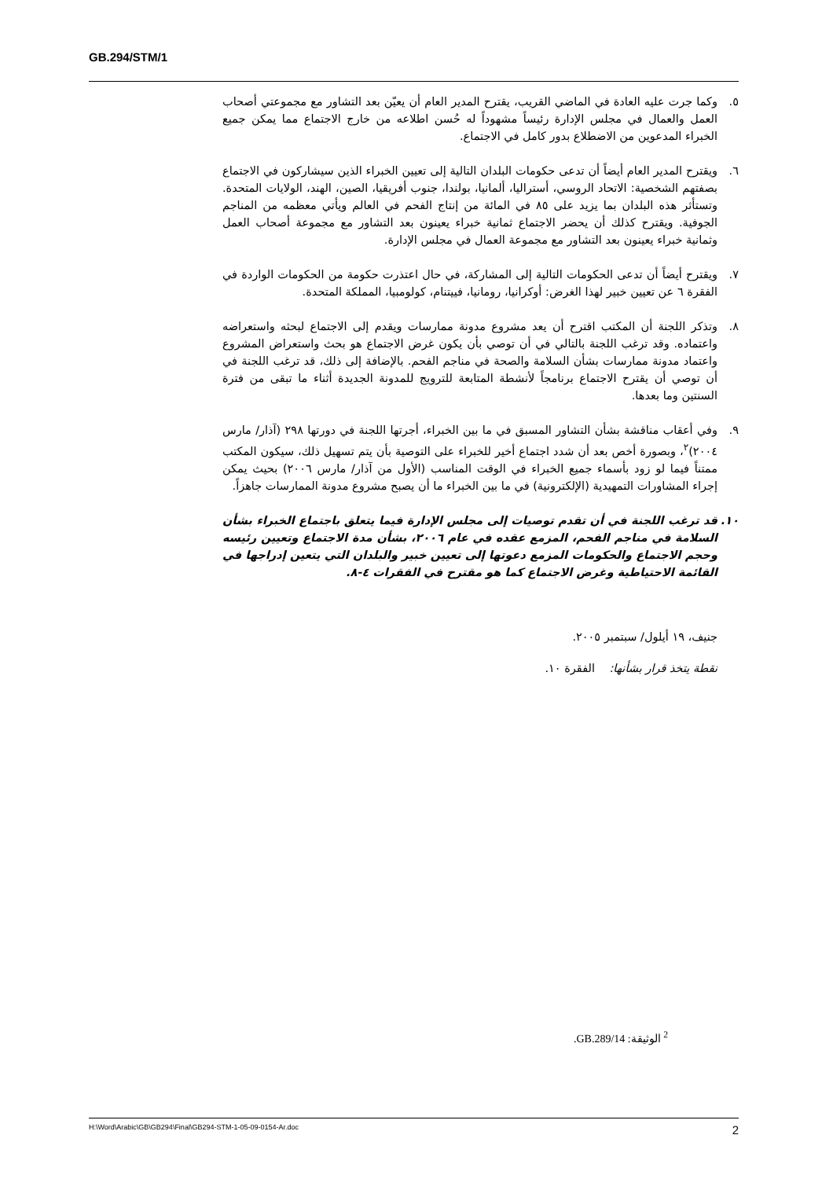GB.294/STM/1
٥. وكما جرت عليه العادة في الماضي القريب، يقترح المدير العام أن يعيّن بعد التشاور مع مجموعتي أصحاب العمل والعمال في مجلس الإدارة رئيساً مشهوداً له حُسن اطلاعه من خارج الاجتماع مما يمكن جميع الخبراء المدعوين من الاضطلاع بدور كامل في الاجتماع.
٦. ويقترح المدير العام أيضاً أن تدعى حكومات البلدان التالية إلى تعيين الخبراء الذين سيشاركون في الاجتماع بصفتهم الشخصية: الاتحاد الروسي، أستراليا، ألمانيا، بولندا، جنوب أفريقيا، الصين، الهند، الولايات المتحدة. وتستأثر هذه البلدان بما يزيد على ٨٥ في المائة من إنتاج الفحم في العالم ويأتي معظمه من المناجم الجوفية. ويقترح كذلك أن يحضر الاجتماع ثمانية خبراء يعينون بعد التشاور مع مجموعة أصحاب العمل وثمانية خبراء يعينون بعد التشاور مع مجموعة العمال في مجلس الإدارة.
٧. ويقترح أيضاً أن تدعى الحكومات التالية إلى المشاركة، في حال اعتذرت حكومة من الحكومات الواردة في الفقرة ٦ عن تعيين خبير لهذا الغرض: أوكرانيا، رومانيا، فييتنام، كولومبيا، المملكة المتحدة.
٨. وتذكر اللجنة أن المكتب اقترح أن يعد مشروع مدونة ممارسات ويقدم إلى الاجتماع لبحثه واستعراضه واعتماده. وقد ترغب اللجنة بالتالي في أن توصي بأن يكون غرض الاجتماع هو بحث واستعراض المشروع واعتماد مدونة ممارسات بشأن السلامة والصحة في مناجم الفحم. بالإضافة إلى ذلك، قد ترغب اللجنة في أن توصي أن يقترح الاجتماع برنامجاً لأنشطة المتابعة للترويج للمدونة الجديدة أثناء ما تبقى من فترة السنتين وما بعدها.
٩. وفي أعقاب مناقشة بشأن التشاور المسبق في ما بين الخبراء، أجرتها اللجنة في دورتها ٢٩٨ (آذار/ مارس ٢٠٠٤)<sup>٢</sup>، وبصورة أخص بعد أن شدد اجتماع أخير للخبراء على التوصية بأن يتم تسهيل ذلك، سيكون المكتب ممتناً فيما لو زود بأسماء جميع الخبراء في الوقت المناسب (الأول من آذار/ مارس ٢٠٠٦) بحيث يمكن إجراء المشاورات التمهيدية (الإلكترونية) في ما بين الخبراء ما أن يصبح مشروع مدونة الممارسات جاهزاً.
١٠. قد ترغب اللجنة في أن تقدم توصيات إلى مجلس الإدارة فيما يتعلق باجتماع الخبراء بشأن السلامة في مناجم الفحم، المزمع عقده في عام ٢٠٠٦، بشأن مدة الاجتماع وتعيين رئيسه وحجم الاجتماع والحكومات المزمع دعوتها إلى تعيين خبير والبلدان التي يتعين إدراجها في القائمة الاحتياطية وغرض الاجتماع كما هو مقترح في الفقرات ٤-٨.
جنيف، ١٩ أيلول/ سبتمبر ٢٠٠٥.
نقطة يتخذ قرار بشأنها: الفقرة ١٠.
<sup>2</sup> الوثيقة: GB.289/14.
H:\Word\Arabic\GB\GB294\Final\GB294-STM-1-05-09-0154-Ar.doc 2